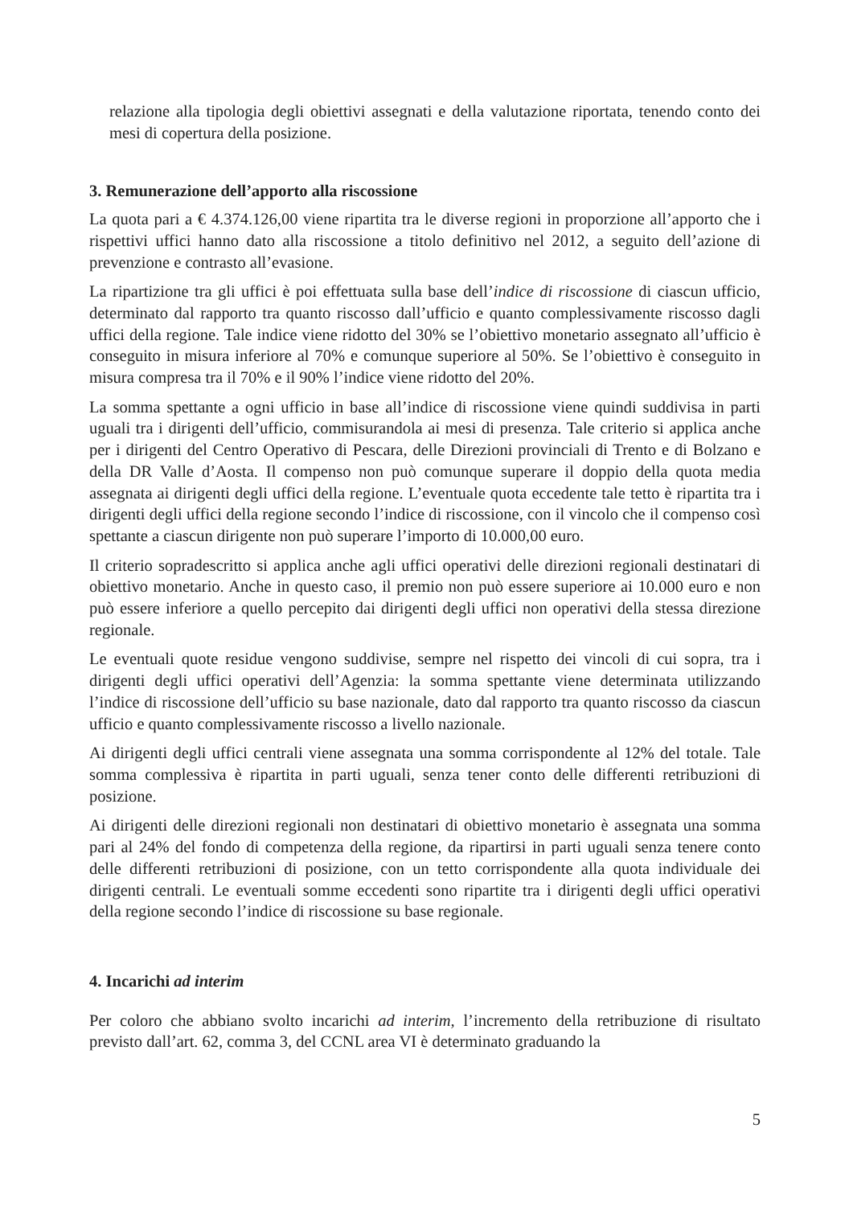relazione alla tipologia degli obiettivi assegnati e della valutazione riportata, tenendo conto dei mesi di copertura della posizione.
3. Remunerazione dell’apporto alla riscossione
La quota pari a € 4.374.126,00 viene ripartita tra le diverse regioni in proporzione all’apporto che i rispettivi uffici hanno dato alla riscossione a titolo definitivo nel 2012, a seguito dell’azione di prevenzione e contrasto all’evasione.
La ripartizione tra gli uffici è poi effettuata sulla base dell’indice di riscossione di ciascun ufficio, determinato dal rapporto tra quanto riscosso dall’ufficio e quanto complessivamente riscosso dagli uffici della regione. Tale indice viene ridotto del 30% se l’obiettivo monetario assegnato all’ufficio è conseguito in misura inferiore al 70% e comunque superiore al 50%. Se l’obiettivo è conseguito in misura compresa tra il 70% e il 90% l’indice viene ridotto del 20%.
La somma spettante a ogni ufficio in base all’indice di riscossione viene quindi suddivisa in parti uguali tra i dirigenti dell’ufficio, commisurandola ai mesi di presenza. Tale criterio si applica anche per i dirigenti del Centro Operativo di Pescara, delle Direzioni provinciali di Trento e di Bolzano e della DR Valle d’Aosta. Il compenso non può comunque superare il doppio della quota media assegnata ai dirigenti degli uffici della regione. L’eventuale quota eccedente tale tetto è ripartita tra i dirigenti degli uffici della regione secondo l’indice di riscossione, con il vincolo che il compenso così spettante a ciascun dirigente non può superare l’importo di 10.000,00 euro.
Il criterio sopradescritto si applica anche agli uffici operativi delle direzioni regionali destinatari di obiettivo monetario. Anche in questo caso, il premio non può essere superiore ai 10.000 euro e non può essere inferiore a quello percepito dai dirigenti degli uffici non operativi della stessa direzione regionale.
Le eventuali quote residue vengono suddivise, sempre nel rispetto dei vincoli di cui sopra, tra i dirigenti degli uffici operativi dell’Agenzia: la somma spettante viene determinata utilizzando l’indice di riscossione dell’ufficio su base nazionale, dato dal rapporto tra quanto riscosso da ciascun ufficio e quanto complessivamente riscosso a livello nazionale.
Ai dirigenti degli uffici centrali viene assegnata una somma corrispondente al 12% del totale. Tale somma complessiva è ripartita in parti uguali, senza tener conto delle differenti retribuzioni di posizione.
Ai dirigenti delle direzioni regionali non destinatari di obiettivo monetario è assegnata una somma pari al 24% del fondo di competenza della regione, da ripartirsi in parti uguali senza tenere conto delle differenti retribuzioni di posizione, con un tetto corrispondente alla quota individuale dei dirigenti centrali. Le eventuali somme eccedenti sono ripartite tra i dirigenti degli uffici operativi della regione secondo l’indice di riscossione su base regionale.
4. Incarichi ad interim
Per coloro che abbiano svolto incarichi ad interim, l’incremento della retribuzione di risultato previsto dall’art. 62, comma 3, del CCNL area VI è determinato graduando la
5